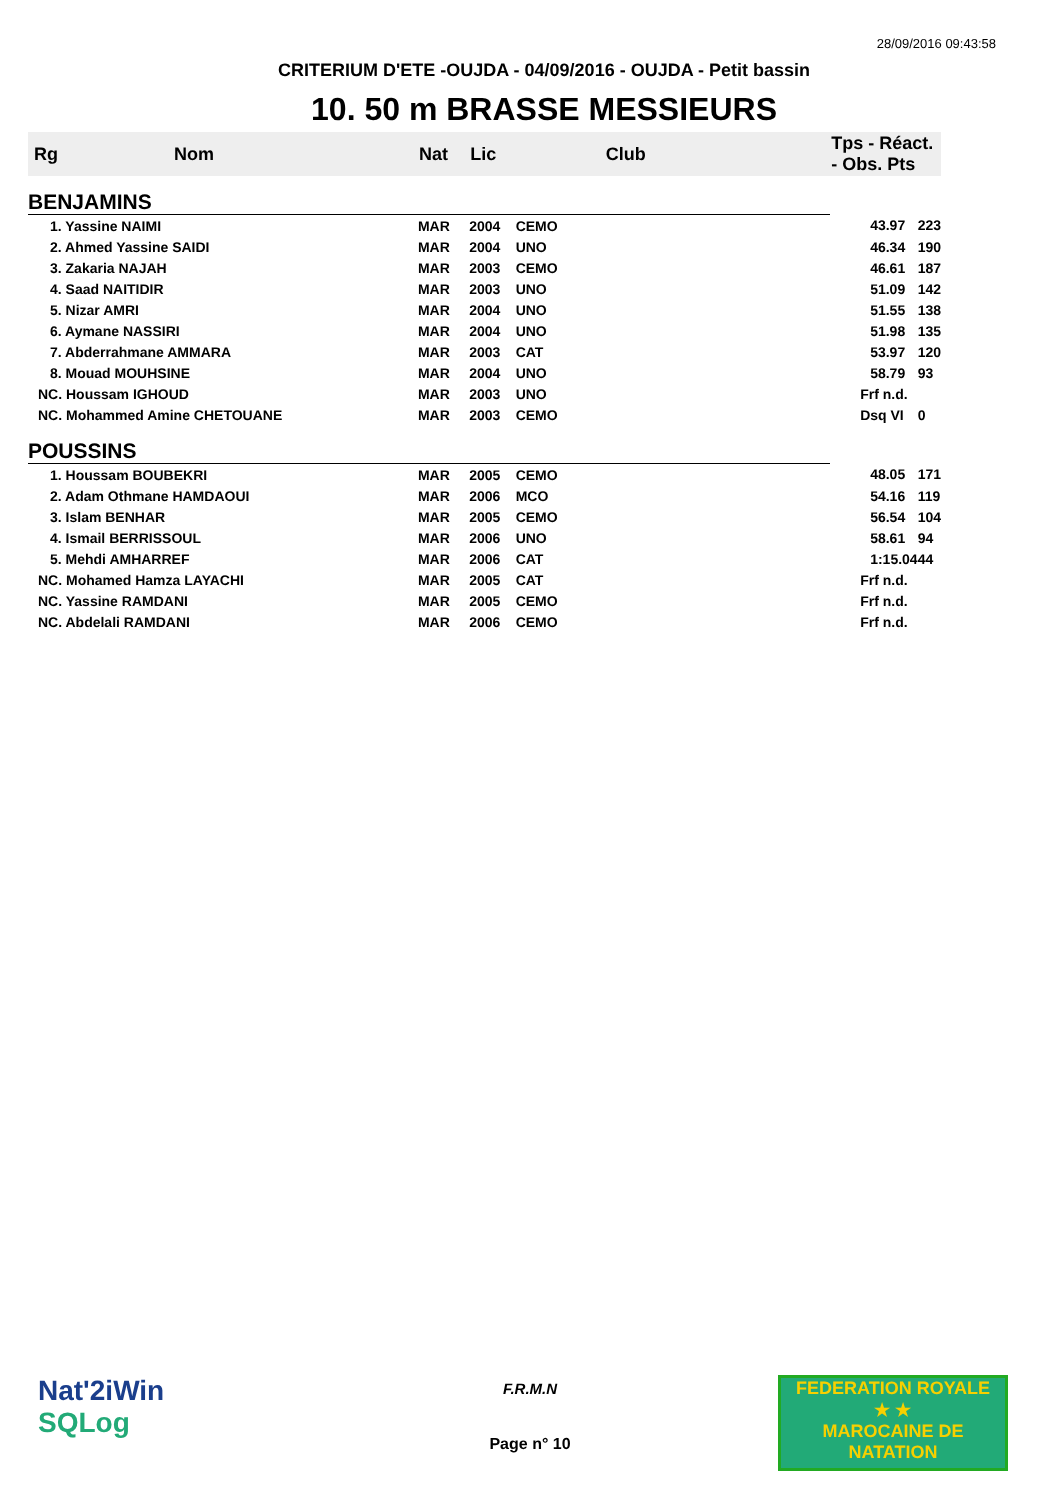28/09/2016 09:43:58
CRITERIUM D'ETE -OUJDA - 04/09/2016 - OUJDA - Petit bassin
10. 50 m BRASSE MESSIEURS
| Rg | Nom | Nat | Lic | Club | Tps - Réact. - Obs. Pts | |
| --- | --- | --- | --- | --- | --- | --- |
| BENJAMINS | | | | | | |
| 1. Yassine NAIMI | | MAR | 2004 | CEMO | 43.97 | 223 |
| 2. Ahmed Yassine SAIDI | | MAR | 2004 | UNO | 46.34 | 190 |
| 3. Zakaria NAJAH | | MAR | 2003 | CEMO | 46.61 | 187 |
| 4. Saad NAITIDIR | | MAR | 2003 | UNO | 51.09 | 142 |
| 5. Nizar AMRI | | MAR | 2004 | UNO | 51.55 | 138 |
| 6. Aymane NASSIRI | | MAR | 2004 | UNO | 51.98 | 135 |
| 7. Abderrahmane AMMARA | | MAR | 2003 | CAT | 53.97 | 120 |
| 8. Mouad MOUHSINE | | MAR | 2004 | UNO | 58.79 | 93 |
| NC. Houssam IGHOUD | | MAR | 2003 | UNO | Frf n.d. | |
| NC. Mohammed Amine CHETOUANE | | MAR | 2003 | CEMO | Dsq VI | 0 |
| POUSSINS | | | | | | |
| 1. Houssam BOUBEKRI | | MAR | 2005 | CEMO | 48.05 | 171 |
| 2. Adam Othmane HAMDAOUI | | MAR | 2006 | MCO | 54.16 | 119 |
| 3. Islam BENHAR | | MAR | 2005 | CEMO | 56.54 | 104 |
| 4. Ismail BERRISSOUL | | MAR | 2006 | UNO | 58.61 | 94 |
| 5. Mehdi AMHARREF | | MAR | 2006 | CAT | 1:15.04 | 44 |
| NC. Mohamed Hamza LAYACHI | | MAR | 2005 | CAT | Frf n.d. | |
| NC. Yassine RAMDANI | | MAR | 2005 | CEMO | Frf n.d. | |
| NC. Abdelali RAMDANI | | MAR | 2006 | CEMO | Frf n.d. | |
Nat'2iWin
SQLog
F.R.M.N
Page n° 10
FEDERATION ROYALE
★ ★
MAROCAINE DE NATATION